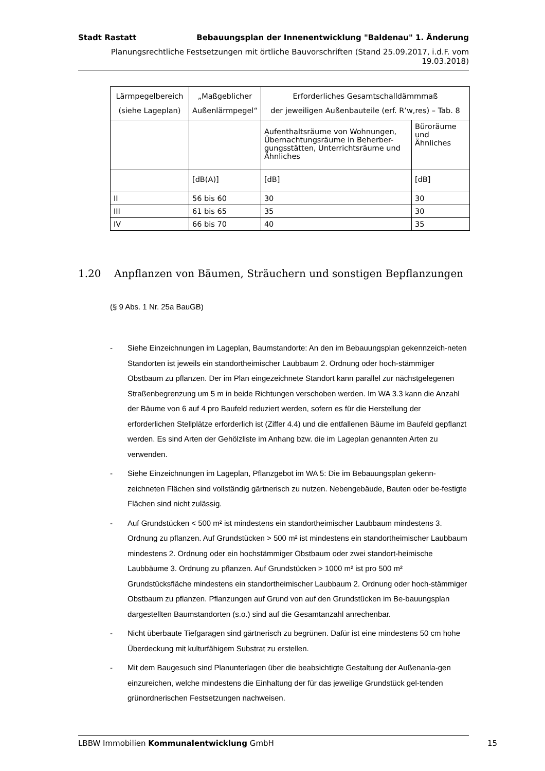Stadt Rastatt Bebauungsplan der Innenentwicklung "Baldenau" 1. Änderung
Planungsrechtliche Festsetzungen mit örtliche Bauvorschriften (Stand 25.09.2017, i.d.F. vom 19.03.2018)
| Lärmpegelbereich (siehe Lageplan) | „Maßgeblicher Außenlärmpegel“ | Erforderliches Gesamtschalldämmmaß der jeweiligen Außenbauteile (erf. R’w,res) – Tab. 8 | |
| --- | --- | --- | --- |
| | | Aufenthaltsräume von Wohnungen, Übernachtungsräume in Beherber-gungsstätten, Unterrichtsräume und Ähnliches | Büroräume und Ähnliches |
| | [dB(A)] | [dB] | [dB] |
| II | 56 bis 60 | 30 | 30 |
| III | 61 bis 65 | 35 | 30 |
| IV | 66 bis 70 | 40 | 35 |
1.20 Anpflanzen von Bäumen, Sträuchern und sonstigen Bepflanzungen
(§ 9 Abs. 1 Nr. 25a BauGB)
- Siehe Einzeichnungen im Lageplan, Baumstandorte: An den im Bebauungsplan gekennzeich-neten Standorten ist jeweils ein standortheimischer Laubbaum 2. Ordnung oder hoch-stämmiger Obstbaum zu pflanzen. Der im Plan eingezeichnete Standort kann parallel zur nächstgelegenen Straßenbegrenzung um 5 m in beide Richtungen verschoben werden. Im WA 3.3 kann die Anzahl der Bäume von 6 auf 4 pro Baufeld reduziert werden, sofern es für die Herstellung der erforderlichen Stellplätze erforderlich ist (Ziffer 4.4) und die entfallenen Bäume im Baufeld gepflanzt werden. Es sind Arten der Gehölzliste im Anhang bzw. die im Lageplan genannten Arten zu verwenden.
- Siehe Einzeichnungen im Lageplan, Pflanzgebot im WA 5: Die im Bebauungsplan gekenn-zeichneten Flächen sind vollständig gärtnerisch zu nutzen. Nebengebäude, Bauten oder be-festigte Flächen sind nicht zulässig.
- Auf Grundstücken < 500 m² ist mindestens ein standortheimischer Laubbaum mindestens 3. Ordnung zu pflanzen. Auf Grundstücken > 500 m² ist mindestens ein standortheimischer Laubbaum mindestens 2. Ordnung oder ein hochstämmiger Obstbaum oder zwei standort-heimische Laubbäume 3. Ordnung zu pflanzen. Auf Grundstücken > 1000 m² ist pro 500 m² Grundstücksfläche mindestens ein standortheimischer Laubbaum 2. Ordnung oder hoch-stämmiger Obstbaum zu pflanzen. Pflanzungen auf Grund von auf den Grundstücken im Be-bauungsplan dargestellten Baumstandorten (s.o.) sind auf die Gesamtanzahl anrechenbar.
- Nicht überbaute Tiefgaragen sind gärtnerisch zu begrünen. Dafür ist eine mindestens 50 cm hohe Überdeckung mit kulturfähigem Substrat zu erstellen.
- Mit dem Baugesuch sind Planunterlagen über die beabsichtigte Gestaltung der Außenanla-gen einzureichen, welche mindestens die Einhaltung der für das jeweilige Grundstück gel-tenden grünordnerischen Festsetzungen nachweisen.
LBBW Immobilien Kommunalentwicklung GmbH 15